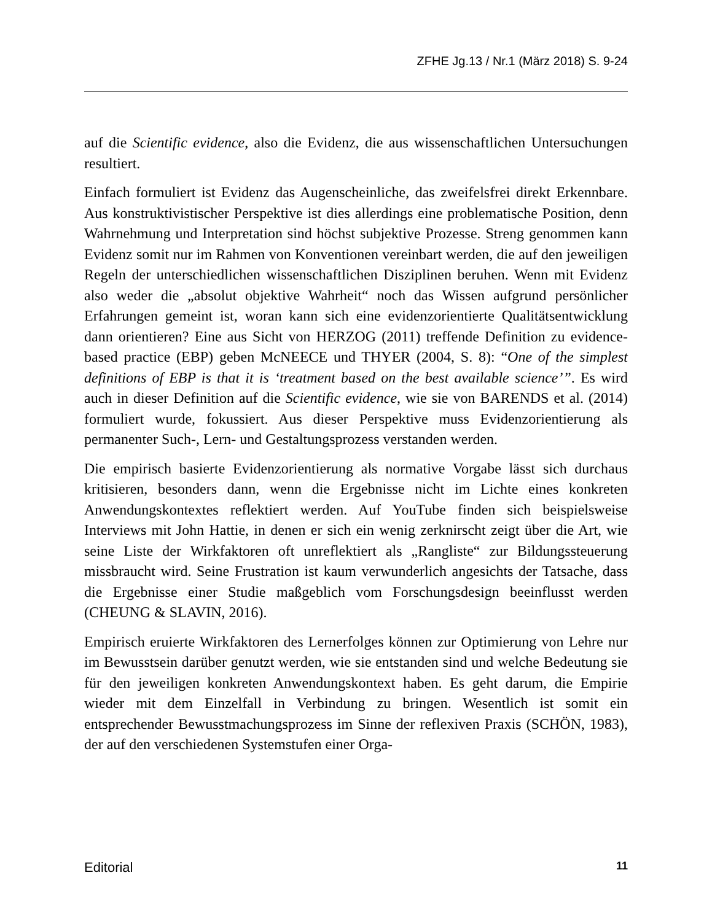ZFHE Jg.13 / Nr.1 (März 2018) S. 9-24
auf die Scientific evidence, also die Evidenz, die aus wissenschaftlichen Untersuchungen resultiert.
Einfach formuliert ist Evidenz das Augenscheinliche, das zweifelsfrei direkt Erkennbare. Aus konstruktivistischer Perspektive ist dies allerdings eine problematische Position, denn Wahrnehmung und Interpretation sind höchst subjektive Prozesse. Streng genommen kann Evidenz somit nur im Rahmen von Konventionen vereinbart werden, die auf den jeweiligen Regeln der unterschiedlichen wissenschaftlichen Disziplinen beruhen. Wenn mit Evidenz also weder die „absolut objektive Wahrheit“ noch das Wissen aufgrund persönlicher Erfahrungen gemeint ist, woran kann sich eine evidenzorientierte Qualitätsentwicklung dann orientieren? Eine aus Sicht von HERZOG (2011) treffende Definition zu evidence-based practice (EBP) geben McNEECE und THYER (2004, S. 8): “One of the simplest definitions of EBP is that it is ‘treatment based on the best available science’”. Es wird auch in dieser Definition auf die Scientific evidence, wie sie von BARENDS et al. (2014) formuliert wurde, fokussiert. Aus dieser Perspektive muss Evidenzorientierung als permanenter Such-, Lern- und Gestaltungsprozess verstanden werden.
Die empirisch basierte Evidenzorientierung als normative Vorgabe lässt sich durchaus kritisieren, besonders dann, wenn die Ergebnisse nicht im Lichte eines konkreten Anwendungskontextes reflektiert werden. Auf YouTube finden sich beispielsweise Interviews mit John Hattie, in denen er sich ein wenig zerknirscht zeigt über die Art, wie seine Liste der Wirkfaktoren oft unreflektiert als „Rangliste“ zur Bildungssteuerung missbraucht wird. Seine Frustration ist kaum verwunderlich angesichts der Tatsache, dass die Ergebnisse einer Studie maßgeblich vom Forschungsdesign beeinflusst werden (CHEUNG & SLAVIN, 2016).
Empirisch eruierte Wirkfaktoren des Lernerfolges können zur Optimierung von Lehre nur im Bewusstsein darüber genutzt werden, wie sie entstanden sind und welche Bedeutung sie für den jeweiligen konkreten Anwendungskontext haben. Es geht darum, die Empirie wieder mit dem Einzelfall in Verbindung zu bringen. Wesentlich ist somit ein entsprechender Bewusstmachungsprozess im Sinne der reflexiven Praxis (SCHÖN, 1983), der auf den verschiedenen Systemstufen einer Orga-
Editorial 11